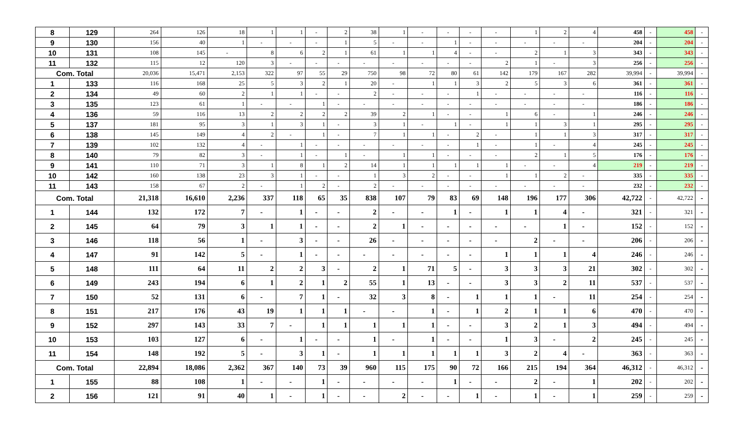| 8 | 129 | 264 | 126 | 18 | 1 | 1 | - | 2 | 38 | 1 | - | - | - | - | 1 | 2 | 4 | 458 | - | 458 | - |
| 9 | 130 | 156 | 40 | 1 | - | - | - | 1 | 5 | - | - | 1 | - | - | - | - | - | 204 | - | 204 | - |
| 10 | 131 | 108 | 145 | - | 8 | 6 | 2 | 1 | 61 | 1 | 1 | 4 | - | - | 2 | 1 | 3 | 343 | - | 343 | - |
| 11 | 132 | 115 | 12 | 120 | 3 | - | - | - | - | - | - | - | - | 2 | 1 | - | 3 | 256 | - | 256 | - |
| Com. Total | | 20,036 | 15,471 | 2,153 | 322 | 97 | 55 | 29 | 750 | 98 | 72 | 80 | 61 | 142 | 179 | 167 | 282 | 39,994 | - | 39,994 | - |
| 1 | 133 | 116 | 168 | 25 | 5 | 3 | 2 | 1 | 20 | - | 1 | 1 | 3 | 2 | 5 | 3 | 6 | 361 | - | 361 | - |
| 2 | 134 | 49 | 60 | 2 | 1 | 1 | - | - | 2 | - | - | - | 1 | - | - | - | - | 116 | - | 116 | - |
| 3 | 135 | 123 | 61 | 1 | - | - | 1 | - | - | - | - | - | - | - | - | - | - | 186 | - | 186 | - |
| 4 | 136 | 59 | 116 | 13 | 2 | 2 | 2 | 2 | 39 | 2 | 1 | - | - | 1 | 6 | - | 1 | 246 | - | 246 | - |
| 5 | 137 | 181 | 95 | 3 | 1 | 3 | 1 | - | 3 | 1 | - | 1 | - | 1 | 1 | 3 | 1 | 295 | - | 295 | - |
| 6 | 138 | 145 | 149 | 4 | 2 | - | 1 | - | 7 | 1 | 1 | - | 2 | - | 1 | 1 | 3 | 317 | - | 317 | - |
| 7 | 139 | 102 | 132 | 4 | - | 1 | - | - | - | - | - | - | 1 | - | 1 | - | 4 | 245 | - | 245 | - |
| 8 | 140 | 79 | 82 | 3 | - | 1 | - | 1 | - | 1 | 1 | - | - | - | 2 | 1 | 5 | 176 | - | 176 | - |
| 9 | 141 | 110 | 71 | 3 | 1 | 8 | 1 | 2 | 14 | 1 | 1 | 1 | 1 | 1 | - | - | 4 | 219 | - | 219 | - |
| 10 | 142 | 160 | 138 | 23 | 3 | 1 | - | - | 1 | 3 | 2 | - | - | 1 | 1 | 2 | - | 335 | - | 335 | - |
| 11 | 143 | 158 | 67 | 2 | - | 1 | 2 | - | 2 | - | - | - | - | - | - | - | - | 232 | - | 232 | - |
| Com. Total | | 21,318 | 16,610 | 2,236 | 337 | 118 | 65 | 35 | 838 | 107 | 79 | 83 | 69 | 148 | 196 | 177 | 306 | 42,722 | - | 42,722 | - |
| 1 | 144 | 132 | 172 | 7 | - | 1 | - | - | 2 | - | - | 1 | - | 1 | 1 | 4 | - | 321 | - | 321 | - |
| 2 | 145 | 64 | 79 | 3 | 1 | 1 | - | - | 2 | 1 | - | - | - | - | - | 1 | - | 152 | - | 152 | - |
| 3 | 146 | 118 | 56 | 1 | - | 3 | - | - | 26 | - | - | - | - | - | 2 | - | - | 206 | - | 206 | - |
| 4 | 147 | 91 | 142 | 5 | - | 1 | - | - | - | - | - | - | - | 1 | 1 | 1 | 4 | 246 | - | 246 | - |
| 5 | 148 | 111 | 64 | 11 | 2 | 2 | 3 | - | 2 | 1 | 71 | 5 | - | 3 | 3 | 3 | 21 | 302 | - | 302 | - |
| 6 | 149 | 243 | 194 | 6 | 1 | 2 | 1 | 2 | 55 | 1 | 13 | - | - | 3 | 3 | 2 | 11 | 537 | - | 537 | - |
| 7 | 150 | 52 | 131 | 6 | - | 7 | 1 | - | 32 | 3 | 8 | - | 1 | 1 | 1 | - | 11 | 254 | - | 254 | - |
| 8 | 151 | 217 | 176 | 43 | 19 | 1 | 1 | 1 | - | - | 1 | - | 1 | 2 | 1 | 1 | 6 | 470 | - | 470 | - |
| 9 | 152 | 297 | 143 | 33 | 7 | - | 1 | 1 | 1 | 1 | 1 | - | - | 3 | 2 | 1 | 3 | 494 | - | 494 | - |
| 10 | 153 | 103 | 127 | 6 | - | 1 | - | - | 1 | - | 1 | - | - | 1 | 3 | - | 2 | 245 | - | 245 | - |
| 11 | 154 | 148 | 192 | 5 | - | 3 | 1 | - | 1 | 1 | 1 | 1 | 1 | 3 | 2 | 4 | - | 363 | - | 363 | - |
| Com. Total | | 22,894 | 18,086 | 2,362 | 367 | 140 | 73 | 39 | 960 | 115 | 175 | 90 | 72 | 166 | 215 | 194 | 364 | 46,312 | - | 46,312 | - |
| 1 | 155 | 88 | 108 | 1 | - | - | 1 | - | - | - | - | 1 | - | - | 2 | - | 1 | 202 | - | 202 | - |
| 2 | 156 | 121 | 91 | 40 | 1 | - | 1 | - | - | 2 | - | - | 1 | - | 1 | - | 1 | 259 | - | 259 | - |